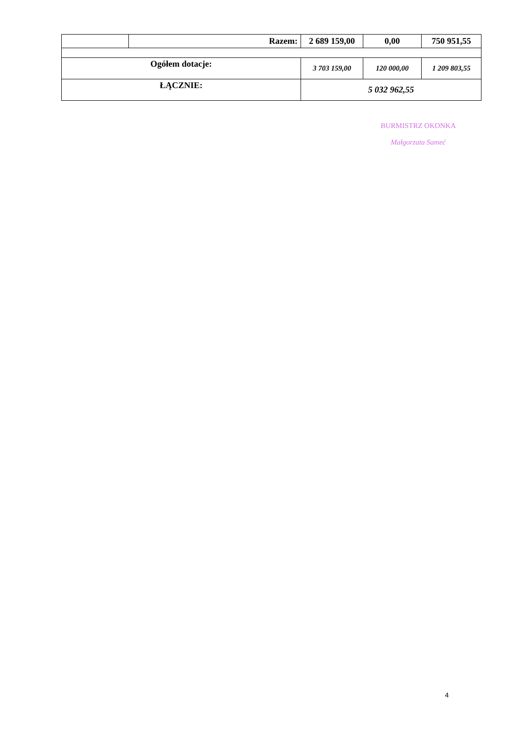| | Razem: | 2 689 159,00 | 0,00 | 750 951,55 |
| Ogółem dotacje: | | 3 703 159,00 | 120 000,00 | 1 209 803,55 |
| ŁĄCZNIE: | | 5 032 962,55 | | |
BURMISTRZ OKONKA
Małgorzata Sameć
4